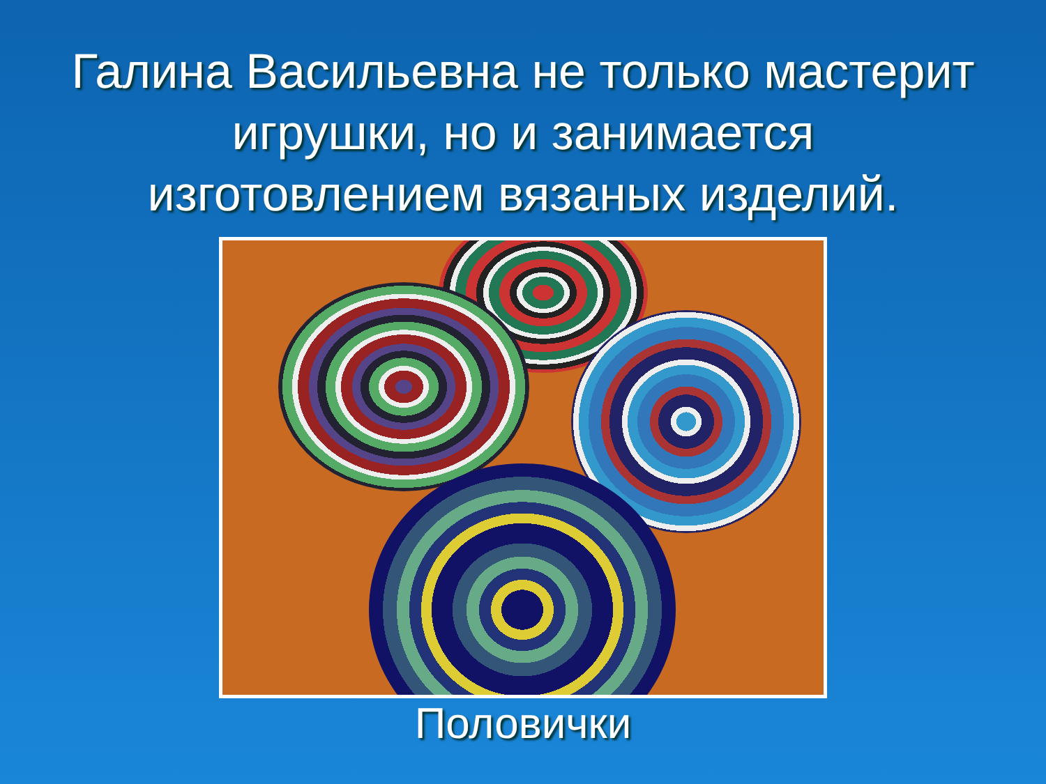Галина Васильевна не только мастерит игрушки, но и занимается изготовлением вязаных изделий.
Половички